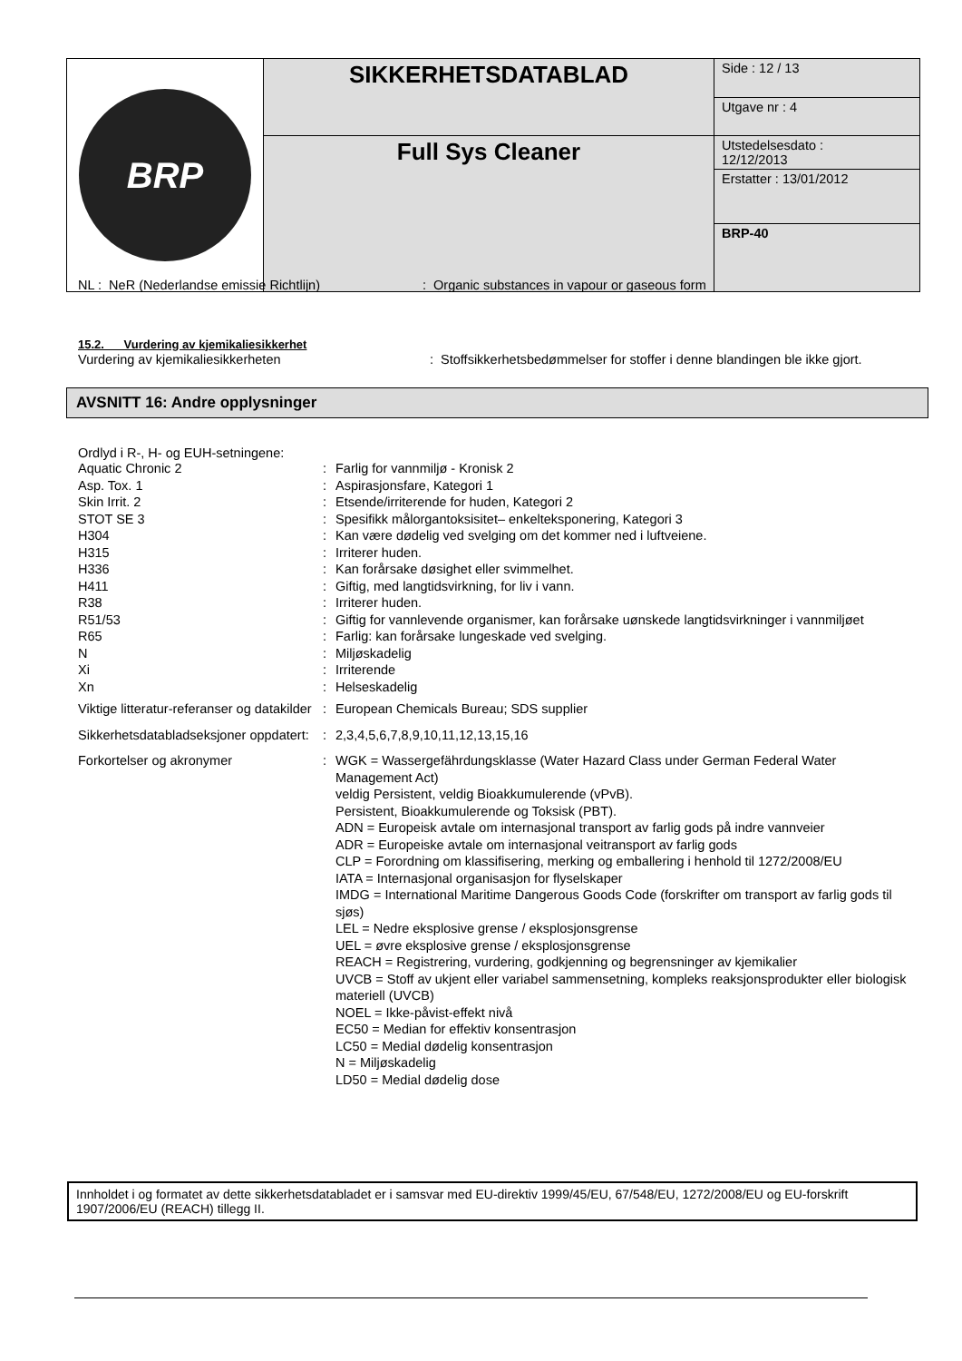| BRP | SIKKERHETSDATABLAD | Side : 12 / 13 |
| | | Utgave nr : 4 |
| | Full Sys Cleaner | Utstedelsesdato : 12/12/2013 |
| | | Erstatter : 13/01/2012 |
| | | BRP-40 |
| NL : NeR (Nederlandse emissie Richtlijn) | : Organic substances in vapour or gaseous form |
15.2. Vurdering av kjemikaliesikkerhet
| Vurdering av kjemikaliesikkerheten | : Stoffsikkerhetsbedømmelser for stoffer i denne blandingen ble ikke gjort. |
AVSNITT 16: Andre opplysninger
Ordlyd i R-, H- og EUH-setningene:
| Aquatic Chronic 2 | : | Farlig for vannmiljø - Kronisk 2 |
| Asp. Tox. 1 | : | Aspirasjonsfare, Kategori 1 |
| Skin Irrit. 2 | : | Etsende/irriterende for huden, Kategori 2 |
| STOT SE 3 | : | Spesifikk målorgantoksisitet– enkelteksponering, Kategori 3 |
| H304 | : | Kan være dødelig ved svelging om det kommer ned i luftveiene. |
| H315 | : | Irriterer huden. |
| H336 | : | Kan forårsake døsighet eller svimmelhet. |
| H411 | : | Giftig, med langtidsvirkning, for liv i vann. |
| R38 | : | Irriterer huden. |
| R51/53 | : | Giftig for vannlevende organismer, kan forårsake uønskede langtidsvirkninger i vannmiljøet |
| R65 | : | Farlig: kan forårsake lungeskade ved svelging. |
| N | : | Miljøskadelig |
| Xi | : | Irriterende |
| Xn | : | Helseskadelig |
| Viktige litteratur-referanser og datakilder | : | European Chemicals Bureau; SDS supplier |
| Sikkerhetsdatabladseksjoner oppdatert: | : | 2,3,4,5,6,7,8,9,10,11,12,13,15,16 |
| Forkortelser og akronymer | : | WGK = Wassergefährdungsklasse (Water Hazard Class under German Federal Water Management Act) veldig Persistent, veldig Bioakkumulerende (vPvB). Persistent, Bioakkumulerende og Toksisk (PBT). ADN = Europeisk avtale om internasjonal transport av farlig gods på indre vannveier ADR = Europeiske avtale om internasjonal veitransport av farlig gods CLP = Forordning om klassifisering, merking og emballering i henhold til 1272/2008/EU IATA = Internasjonal organisasjon for flyselskaper IMDG = International Maritime Dangerous Goods Code (forskrifter om transport av farlig gods til sjøs) LEL = Nedre eksplosive grense / eksplosjonsgrense UEL = øvre eksplosive grense / eksplosjonsgrense REACH = Registrering, vurdering, godkjenning og begrensninger av kjemikalier UVCB = Stoff av ukjent eller variabel sammensetning, kompleks reaksjonsprodukter eller biologisk materiell (UVCB) NOEL = Ikke-påvist-effekt nivå EC50 = Median for effektiv konsentrasjon LC50 = Medial dødelig konsentrasjon N = Miljøskadelig LD50 = Medial dødelig dose |
Innholdet i og formatet av dette sikkerhetsdatabladet er i samsvar med EU-direktiv 1999/45/EU, 67/548/EU, 1272/2008/EU og EU-forskrift 1907/2006/EU (REACH) tillegg II.